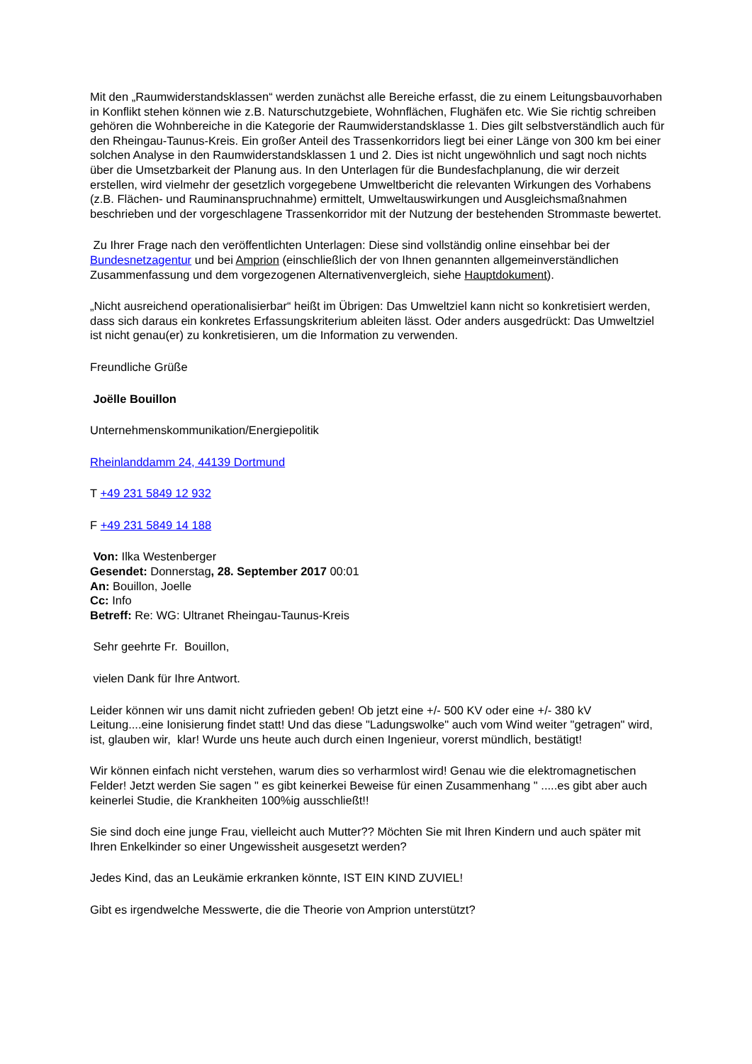Mit den „Raumwiderstandsklassen“ werden zunächst alle Bereiche erfasst, die zu einem Leitungsbauvorhaben in Konflikt stehen können wie z.B. Naturschutzgebiete, Wohnflächen, Flughäfen etc. Wie Sie richtig schreiben gehören die Wohnbereiche in die Kategorie der Raumwiderstandsklasse 1. Dies gilt selbstverständlich auch für den Rheingau-Taunus-Kreis. Ein großer Anteil des Trassenkorridors liegt bei einer Länge von 300 km bei einer solchen Analyse in den Raumwiderstandsklassen 1 und 2. Dies ist nicht ungewöhnlich und sagt noch nichts über die Umsetzbarkeit der Planung aus. In den Unterlagen für die Bundesfachplanung, die wir derzeit erstellen, wird vielmehr der gesetzlich vorgegebene Umweltbericht die relevanten Wirkungen des Vorhabens (z.B. Flächen- und Rauminanspruchnahme) ermittelt, Umweltauswirkungen und Ausgleichsmaßnahmen beschrieben und der vorgeschlagene Trassenkorridor mit der Nutzung der bestehenden Strommaste bewertet.
Zu Ihrer Frage nach den veröffentlichten Unterlagen: Diese sind vollständig online einsehbar bei der Bundesnetzagentur und bei Amprion (einschließlich der von Ihnen genannten allgemeinverständlichen Zusammenfassung und dem vorgezogenen Alternativenvergleich, siehe Hauptdokument).
„Nicht ausreichend operationalisierbar“ heißt im Übrigen: Das Umweltziel kann nicht so konkretisiert werden, dass sich daraus ein konkretes Erfassungskriterium ableiten lässt. Oder anders ausgedrückt: Das Umweltziel ist nicht genau(er) zu konkretisieren, um die Information zu verwenden.
Freundliche Grüße
Joëlle Bouillon
Unternehmenskommunikation/Energiepolitik
Rheinlanddamm 24, 44139 Dortmund
T +49 231 5849 12 932
F +49 231 5849 14 188
Von: Ilka Westenberger
Gesendet: Donnerstag, 28. September 2017 00:01
An: Bouillon, Joelle
Cc: Info
Betreff: Re: WG: Ultranet Rheingau-Taunus-Kreis
Sehr geehrte Fr. Bouillon,
vielen Dank für Ihre Antwort.
Leider können wir uns damit nicht zufrieden geben! Ob jetzt eine +/- 500 KV oder eine +/- 380 kV Leitung....eine Ionisierung findet statt! Und das diese "Ladungswolke" auch vom Wind weiter "getragen" wird, ist, glauben wir, klar! Wurde uns heute auch durch einen Ingenieur, vorerst mündlich, bestätigt!
Wir können einfach nicht verstehen, warum dies so verharmlost wird! Genau wie die elektromagnetischen Felder! Jetzt werden Sie sagen " es gibt keinerkei Beweise für einen Zusammenhang " .....es gibt aber auch keinerlei Studie, die Krankheiten 100%ig ausschließt!!
Sie sind doch eine junge Frau, vielleicht auch Mutter?? Möchten Sie mit Ihren Kindern und auch später mit Ihren Enkelkinder so einer Ungewissheit ausgesetzt werden?
Jedes Kind, das an Leukämie erkranken könnte, IST EIN KIND ZUVIEL!
Gibt es irgendwelche Messwerte, die die Theorie von Amprion unterstützt?